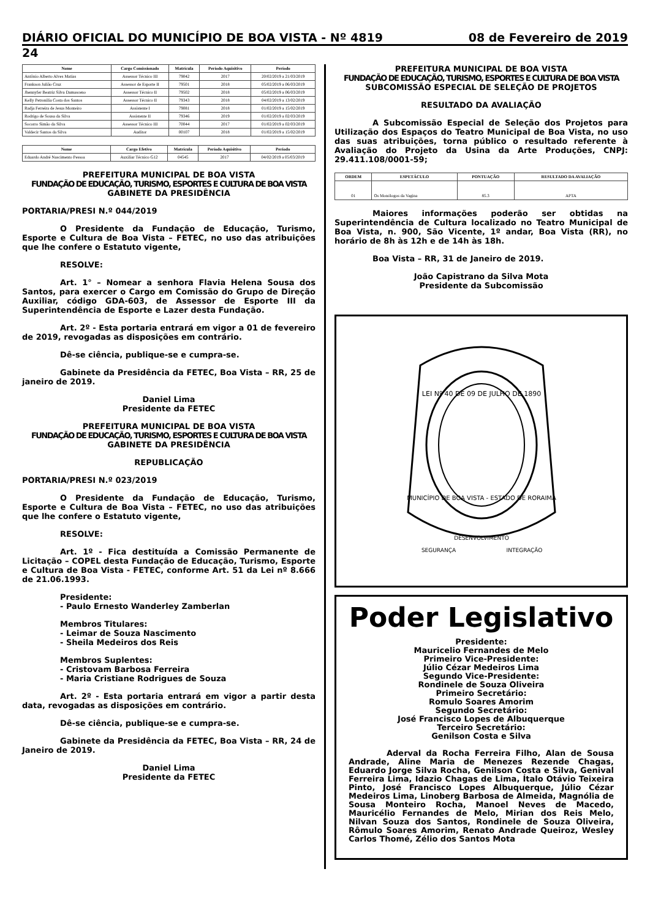DIÁRIO OFICIAL DO MUNICÍPIO DE BOA VISTA - Nº 4819 08 de Fevereiro de 2019
24
| Nome | Cargo Comissionado | Matrícula | Período Aquisitivo | Período |
| --- | --- | --- | --- | --- |
| Antônio Alberto Alves Matias | Assessor Técnico III | 79042 | 2017 | 20/02/2019 a 21/03/2019 |
| Frankson Julião Cruz | Assessor de Esporte II | 79501 | 2018 | 05/02/2019 a 06/03/2019 |
| Jhennyfer Beatriz Silva Damasceno | Assessor Técnico II | 79502 | 2018 | 05/02/2019 a 06/03/2019 |
| Kelly Petronília Costa dos Santos | Assessor Técnico II | 79343 | 2018 | 04/02/2019 a 13/02/2019 |
| Radja Ferreira de Jesus Monteiro | Assistente I | 79081 | 2018 | 01/02/2019 a 15/02/2019 |
| Rodrigo de Sousa da Silva | Assistente II | 79346 | 2019 | 01/02/2019 a 02/03/2019 |
| Socorro Simão da Silva | Assessor Técnico III | 70044 | 2017 | 01/02/2019 a 02/03/2019 |
| Valdecir Santos da Silva | Auditor | 00107 | 2018 | 01/02/2019 a 15/02/2019 |
| Nome | Cargo Efetivo | Matrícula | Período Aquisitivo | Período |
| --- | --- | --- | --- | --- |
| Eduardo André Nascimento Pessoa | Auxiliar Técnico G12 | 04545 | 2017 | 04/02/2019 a 05/03/2019 |
PREFEITURA MUNICIPAL DE BOA VISTA
FUNDAÇÃO DE EDUCAÇÃO, TURISMO, ESPORTES E CULTURA DE BOA VISTA
GABINETE DA PRESIDÊNCIA
PORTARIA/PRESI N.º 044/2019
O Presidente da Fundação de Educação, Turismo, Esporte e Cultura de Boa Vista – FETEC, no uso das atribuições que lhe confere o Estatuto vigente,
RESOLVE:
Art. 1° – Nomear a senhora Flavia Helena Sousa dos Santos, para exercer o Cargo em Comissão do Grupo de Direção Auxiliar, código GDA-603, de Assessor de Esporte III da Superintendência de Esporte e Lazer desta Fundação.
Art. 2º - Esta portaria entrará em vigor a 01 de fevereiro de 2019, revogadas as disposições em contrário.
Dê-se ciência, publique-se e cumpra-se.
Gabinete da Presidência da FETEC, Boa Vista – RR, 25 de janeiro de 2019.
Daniel Lima
Presidente da FETEC
PREFEITURA MUNICIPAL DE BOA VISTA
FUNDAÇÃO DE EDUCAÇÃO, TURISMO, ESPORTES E CULTURA DE BOA VISTA
GABINETE DA PRESIDÊNCIA
REPUBLICAÇÃO
PORTARIA/PRESI N.º 023/2019
O Presidente da Fundação de Educação, Turismo, Esporte e Cultura de Boa Vista – FETEC, no uso das atribuições que lhe confere o Estatuto vigente,
RESOLVE:
Art. 1º - Fica destituída a Comissão Permanente de Licitação – COPEL desta Fundação de Educação, Turismo, Esporte e Cultura de Boa Vista - FETEC, conforme Art. 51 da Lei nº 8.666 de 21.06.1993.
Presidente:
- Paulo Ernesto Wanderley Zamberlan
Membros Titulares:
- Leimar de Souza Nascimento
- Sheila Medeiros dos Reis
Membros Suplentes:
- Cristovam Barbosa Ferreira
- Maria Cristiane Rodrigues de Souza
Art. 2º - Esta portaria entrará em vigor a partir desta data, revogadas as disposições em contrário.
Dê-se ciência, publique-se e cumpra-se.
Gabinete da Presidência da FETEC, Boa Vista – RR, 24 de Janeiro de 2019.
Daniel Lima
Presidente da FETEC
PREFEITURA MUNICIPAL DE BOA VISTA
FUNDAÇÃO DE EDUCAÇÃO, TURISMO, ESPORTES E CULTURA DE BOA VISTA
SUBCOMISSÃO ESPECIAL DE SELEÇÃO DE PROJETOS
RESULTADO DA AVALIAÇÃO
A Subcomissão Especial de Seleção dos Projetos para Utilização dos Espaços do Teatro Municipal de Boa Vista, no uso das suas atribuições, torna público o resultado referente à Avaliação do Projeto da Usina da Arte Produções, CNPJ: 29.411.108/0001-59;
| ORDEM | ESPETÁCULO | PONTUAÇÃO | RESULTADO DA AVALIAÇÃO |
| --- | --- | --- | --- |
| 01 | Os Monólogos da Vagina | 85.3 | APTA |
Maiores informações poderão ser obtidas na Superintendência de Cultura localizado no Teatro Municipal de Boa Vista, n. 900, São Vicente, 1º andar, Boa Vista (RR), no horário de 8h às 12h e de 14h às 18h.
Boa Vista – RR, 31 de Janeiro de 2019.
João Capistrano da Silva Mota
Presidente da Subcomissão
LEI Nº 40 DE 09 DE JULHO DE 1890
MUNICÍPIO DE BOA VISTA - ESTADO DE RORAIMA
DESENVOLVIMENTO
SEGURANÇA
INTEGRAÇÃO
Poder Legislativo
Presidente:
Mauricelio Fernandes de Melo
Primeiro Vice-Presidente:
Júlio Cézar Medeiros Lima
Segundo Vice-Presidente:
Rondinele de Souza Oliveira
Primeiro Secretário:
Romulo Soares Amorim
Segundo Secretário:
José Francisco Lopes de Albuquerque
Terceiro Secretário:
Genilson Costa e Silva
Aderval da Rocha Ferreira Filho, Alan de Sousa Andrade, Aline Maria de Menezes Rezende Chagas, Eduardo Jorge Silva Rocha, Genilson Costa e Silva, Genival Ferreira Lima, Idazio Chagas de Lima, Ítalo Otávio Teixeira Pinto, José Francisco Lopes Albuquerque, Júlio Cézar Medeiros Lima, Linoberg Barbosa de Almeida, Magnólia de Sousa Monteiro Rocha, Manoel Neves de Macedo, Mauricélio Fernandes de Melo, Mirian dos Reis Melo, Nilvan Souza dos Santos, Rondinele de Souza Oliveira, Rômulo Soares Amorim, Renato Andrade Queiroz, Wesley Carlos Thomé, Zélio dos Santos Mota